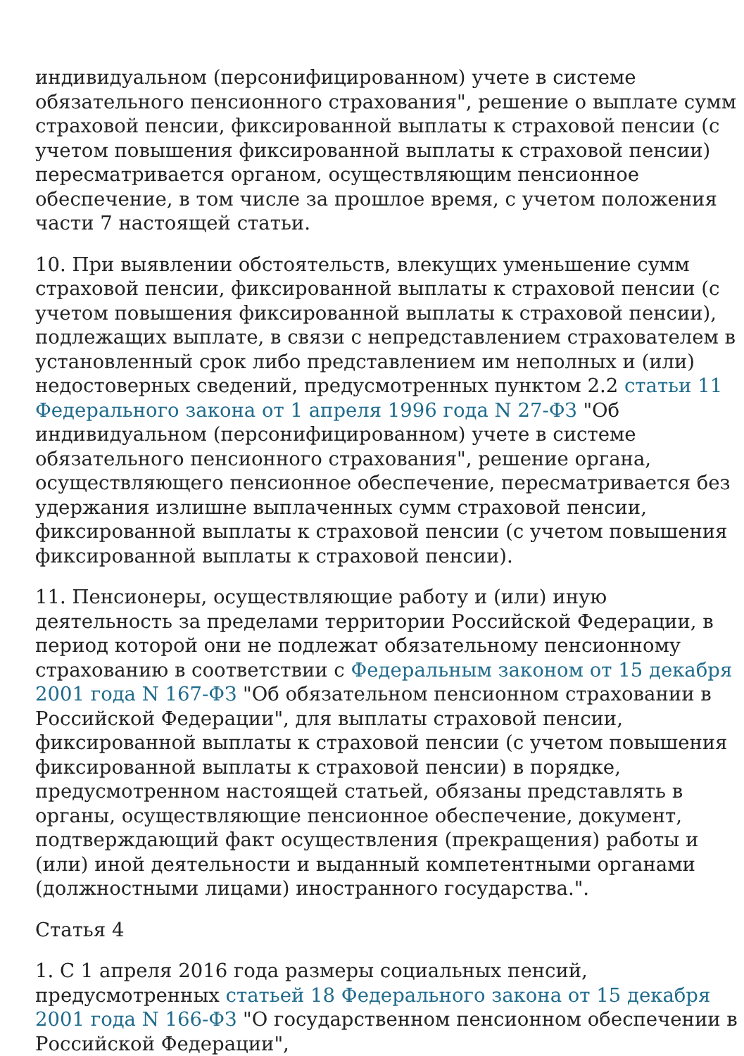индивидуальном (персонифицированном) учете в системе обязательного пенсионного страхования", решение о выплате сумм страховой пенсии, фиксированной выплаты к страховой пенсии (с учетом повышения фиксированной выплаты к страховой пенсии) пересматривается органом, осуществляющим пенсионное обеспечение, в том числе за прошлое время, с учетом положения части 7 настоящей статьи.
10. При выявлении обстоятельств, влекущих уменьшение сумм страховой пенсии, фиксированной выплаты к страховой пенсии (с учетом повышения фиксированной выплаты к страховой пенсии), подлежащих выплате, в связи с непредставлением страхователем в установленный срок либо представлением им неполных и (или) недостоверных сведений, предусмотренных пунктом 2.2 статьи 11 Федерального закона от 1 апреля 1996 года N 27-ФЗ "Об индивидуальном (персонифицированном) учете в системе обязательного пенсионного страхования", решение органа, осуществляющего пенсионное обеспечение, пересматривается без удержания излишне выплаченных сумм страховой пенсии, фиксированной выплаты к страховой пенсии (с учетом повышения фиксированной выплаты к страховой пенсии).
11. Пенсионеры, осуществляющие работу и (или) иную деятельность за пределами территории Российской Федерации, в период которой они не подлежат обязательному пенсионному страхованию в соответствии с Федеральным законом от 15 декабря 2001 года N 167-ФЗ "Об обязательном пенсионном страховании в Российской Федерации", для выплаты страховой пенсии, фиксированной выплаты к страховой пенсии (с учетом повышения фиксированной выплаты к страховой пенсии) в порядке, предусмотренном настоящей статьей, обязаны представлять в органы, осуществляющие пенсионное обеспечение, документ, подтверждающий факт осуществления (прекращения) работы и (или) иной деятельности и выданный компетентными органами (должностными лицами) иностранного государства.".
Статья 4
1. С 1 апреля 2016 года размеры социальных пенсий, предусмотренных статьей 18 Федерального закона от 15 декабря 2001 года N 166-ФЗ "О государственном пенсионном обеспечении в Российской Федерации",